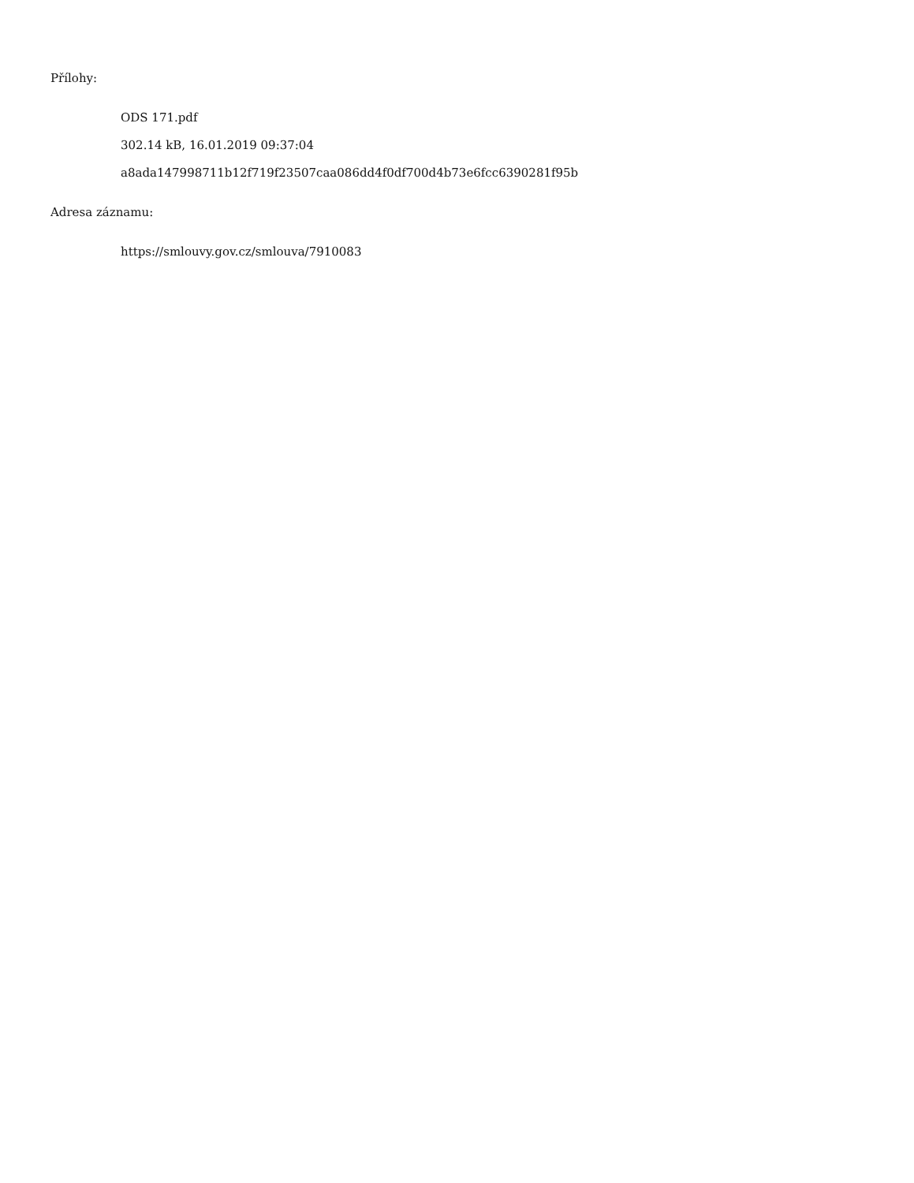Přílohy:
ODS 171.pdf
302.14 kB, 16.01.2019 09:37:04
a8ada147998711b12f719f23507caa086dd4f0df700d4b73e6fcc6390281f95b
Adresa záznamu:
https://smlouvy.gov.cz/smlouva/7910083